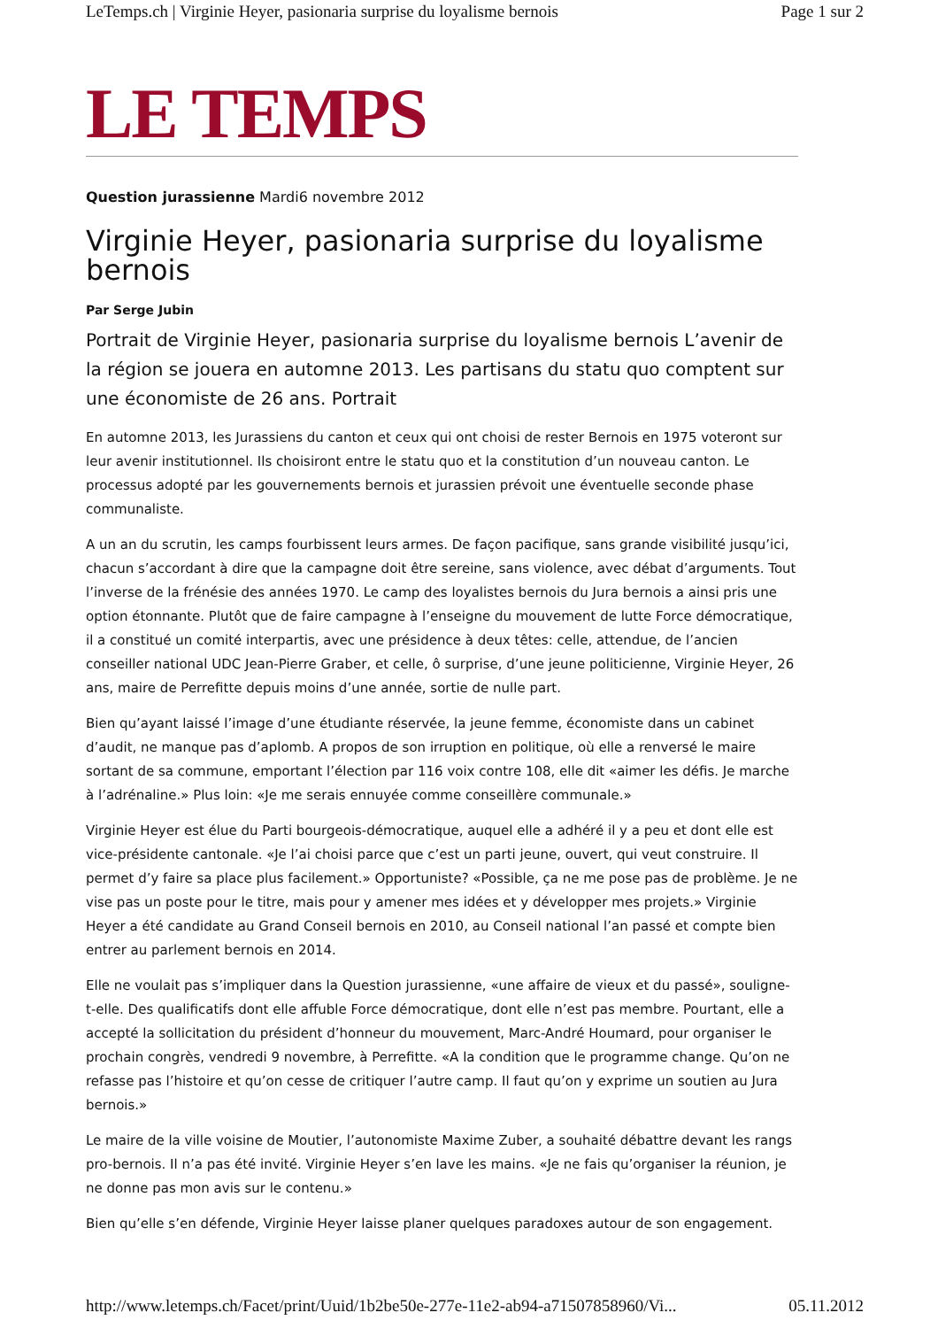LeTemps.ch | Virginie Heyer, pasionaria surprise du loyalisme bernois Page 1 sur 2
LE TEMPS
Question jurassienne Mardi6 novembre 2012
Virginie Heyer, pasionaria surprise du loyalisme bernois
Par Serge Jubin
Portrait de Virginie Heyer, pasionaria surprise du loyalisme bernois L’avenir de la région se jouera en automne 2013. Les partisans du statu quo comptent sur une économiste de 26 ans. Portrait
En automne 2013, les Jurassiens du canton et ceux qui ont choisi de rester Bernois en 1975 voteront sur leur avenir institutionnel. Ils choisiront entre le statu quo et la constitution d’un nouveau canton. Le processus adopté par les gouvernements bernois et jurassien prévoit une éventuelle seconde phase communaliste.
A un an du scrutin, les camps fourbissent leurs armes. De façon pacifique, sans grande visibilité jusqu’ici, chacun s’accordant à dire que la campagne doit être sereine, sans violence, avec débat d’arguments. Tout l’inverse de la frénésie des années 1970. Le camp des loyalistes bernois du Jura bernois a ainsi pris une option étonnante. Plutôt que de faire campagne à l’enseigne du mouvement de lutte Force démocratique, il a constitué un comité interpartis, avec une présidence à deux têtes: celle, attendue, de l’ancien conseiller national UDC Jean-Pierre Graber, et celle, ô surprise, d’une jeune politicienne, Virginie Heyer, 26 ans, maire de Perrefitte depuis moins d’une année, sortie de nulle part.
Bien qu’ayant laissé l’image d’une étudiante réservée, la jeune femme, économiste dans un cabinet d’audit, ne manque pas d’aplomb. A propos de son irruption en politique, où elle a renversé le maire sortant de sa commune, emportant l’élection par 116 voix contre 108, elle dit «aimer les défis. Je marche à l’adrénaline.» Plus loin: «Je me serais ennuyée comme conseillère communale.»
Virginie Heyer est élue du Parti bourgeois-démocratique, auquel elle a adhéré il y a peu et dont elle est vice-présidente cantonale. «Je l’ai choisi parce que c’est un parti jeune, ouvert, qui veut construire. Il permet d’y faire sa place plus facilement.» Opportuniste? «Possible, ça ne me pose pas de problème. Je ne vise pas un poste pour le titre, mais pour y amener mes idées et y développer mes projets.» Virginie Heyer a été candidate au Grand Conseil bernois en 2010, au Conseil national l’an passé et compte bien entrer au parlement bernois en 2014.
Elle ne voulait pas s’impliquer dans la Question jurassienne, «une affaire de vieux et du passé», souligne-t-elle. Des qualificatifs dont elle affuble Force démocratique, dont elle n’est pas membre. Pourtant, elle a accepté la sollicitation du président d’honneur du mouvement, Marc-André Houmard, pour organiser le prochain congrès, vendredi 9 novembre, à Perrefitte. «A la condition que le programme change. Qu’on ne refasse pas l’histoire et qu’on cesse de critiquer l’autre camp. Il faut qu’on y exprime un soutien au Jura bernois.»
Le maire de la ville voisine de Moutier, l’autonomiste Maxime Zuber, a souhaité débattre devant les rangs pro-bernois. Il n’a pas été invité. Virginie Heyer s’en lave les mains. «Je ne fais qu’organiser la réunion, je ne donne pas mon avis sur le contenu.»
Bien qu’elle s’en défende, Virginie Heyer laisse planer quelques paradoxes autour de son engagement.
http://www.letemps.ch/Facet/print/Uuid/1b2be50e-277e-11e2-ab94-a71507858960/Vi... 05.11.2012